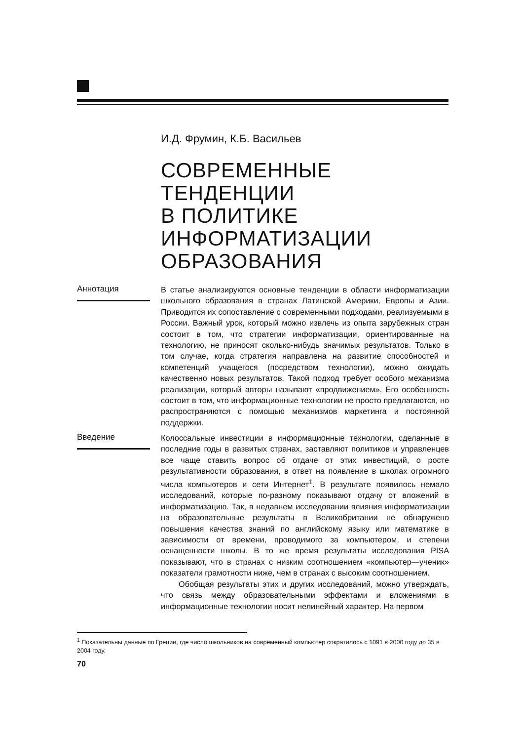И.Д. Фрумин, К.Б. Васильев
СОВРЕМЕННЫЕ ТЕНДЕНЦИИ
В ПОЛИТИКЕ
ИНФОРМАТИЗАЦИИ
ОБРАЗОВАНИЯ
Аннотация
В статье анализируются основные тенденции в области информатизации школьного образования в странах Латинской Америки, Европы и Азии. Приводится их сопоставление с современными подходами, реализуемыми в России. Важный урок, который можно извлечь из опыта зарубежных стран состоит в том, что стратегии информатизации, ориентированные на технологию, не приносят сколько-нибудь значимых результатов. Только в том случае, когда стратегия направлена на развитие способностей и компетенций учащегося (посредством технологии), можно ожидать качественно новых результатов. Такой подход требует особого механизма реализации, который авторы называют «продвижением». Его особенность состоит в том, что информационные технологии не просто предлагаются, но распространяются с помощью механизмов маркетинга и постоянной поддержки.
Введение
Колоссальные инвестиции в информационные технологии, сделанные в последние годы в развитых странах, заставляют политиков и управленцев все чаще ставить вопрос об отдаче от этих инвестиций, о росте результативности образования, в ответ на появление в школах огромного числа компьютеров и сети Интернет<sup>1</sup>. В результате появилось немало исследований, которые по-разному показывают отдачу от вложений в информатизацию. Так, в недавнем исследовании влияния информатизации на образовательные результаты в Великобритании не обнаружено повышения качества знаний по английскому языку или математике в зависимости от времени, проводимого за компьютером, и степени оснащенности школы. В то же время результаты исследования PISA показывают, что в странах с низким соотношением «компьютер—ученик» показатели грамотности ниже, чем в странах с высоким соотношением.
Обобщая результаты этих и других исследований, можно утверждать, что связь между образовательными эффектами и вложениями в информационные технологии носит нелинейный характер. На первом
<sup>1</sup> Показательны данные по Греции, где число школьников на современный компьютер сократилось с 1091 в 2000 году до 35 в 2004 году.
70